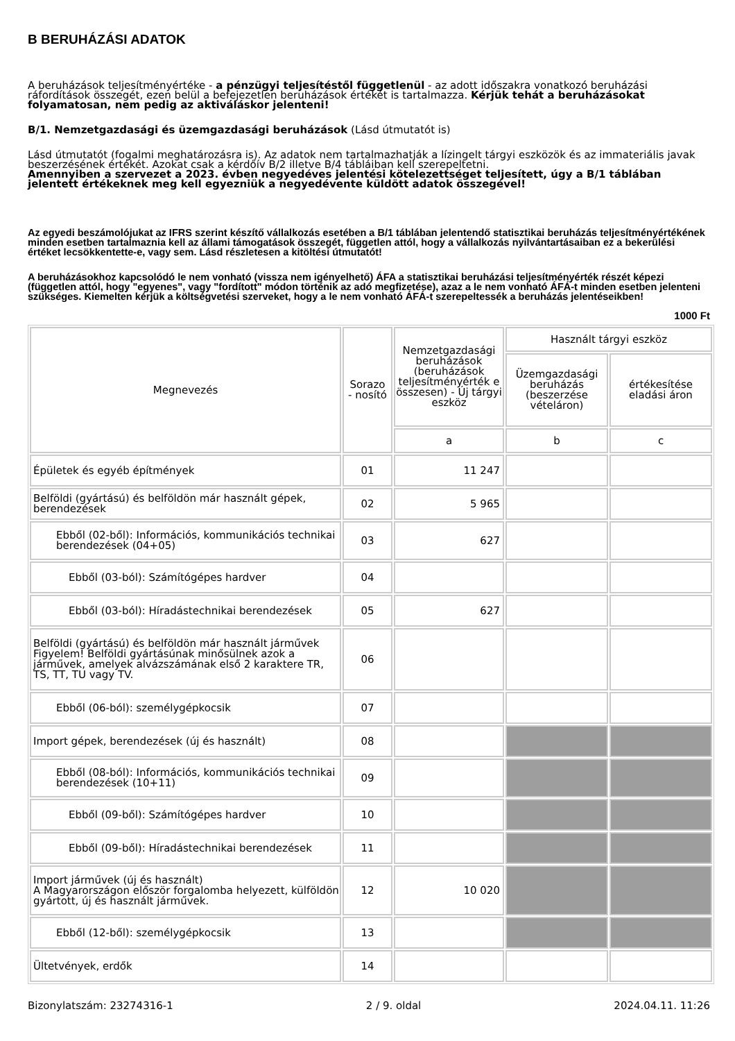B BERUHÁZÁSI ADATOK
A beruházások teljesítményértéke - a pénzügyi teljesítéstől függetlenül - az adott időszakra vonatkozó beruházási ráfordítások összegét, ezen belül a befejezetlen beruházások értékét is tartalmazza. Kérjük tehát a beruházásokat folyamatosan, nem pedig az aktiváláskor jelenteni!
B/1. Nemzetgazdasági és üzemgazdasági beruházások (Lásd útmutatót is)
Lásd útmutatót (fogalmi meghatározásra is). Az adatok nem tartalmazhatják a lízingelt tárgyi eszközök és az immateriális javak beszerzésének értékét. Azokat csak a kérdőív B/2 illetve B/4 tábláiban kell szerepeltetni.
Amennyiben a szervezet a 2023. évben negyedéves jelentési kötelezettséget teljesített, úgy a B/1 táblában jelentett értékeknek meg kell egyezniük a negyedévente küldött adatok összegével!
Az egyedi beszámolójukat az IFRS szerint készítő vállalkozás esetében a B/1 táblában jelentendő statisztikai beruházás teljesítményértékének minden esetben tartalmaznia kell az állami támogatások összegét, független attól, hogy a vállalkozás nyilvántartásaiban ez a bekerülési értéket lecsökkentette-e, vagy sem. Lásd részletesen a kitöltési útmutatót!
A beruházásokhoz kapcsolódó le nem vonható (vissza nem igényelhető) ÁFA a statisztikai beruházási teljesítményérték részét képezi (független attól, hogy "egyenes", vagy "fordított" módon történik az adó megfizetése), azaz a le nem vonható ÁFÁ-t minden esetben jelenteni szükséges. Kiemelten kérjük a költségvetési szerveket, hogy a le nem vonható ÁFÁ-t szerepeltessék a beruházás jelentéseikben!
1000 Ft
| Megnevezés | Sorazo - nosító | Nemzetgazdasági beruházások (beruházások teljesítményérték e összesen) - Új tárgyi eszköz | Használt tárgyi eszköz | |
| --- | --- | --- | --- | --- |
| | | | Üzemgazdasági beruházás (beszerzése vételáron) | értékesítése eladási áron |
| | | a | b | c |
| Épületek és egyéb építmények | 01 | 11 247 | | |
| Belföldi (gyártású) és belföldön már használt gépek, berendezések | 02 | 5 965 | | |
| Ebből (02-ből): Információs, kommunikációs technikai berendezések (04+05) | 03 | 627 | | |
| Ebből (03-ból): Számítógépes hardver | 04 | | | |
| Ebből (03-ból): Híradástechnikai berendezések | 05 | 627 | | |
| Belföldi (gyártású) és belföldön már használt járművek Figyelem! Belföldi gyártásúnak minősülnek azok a járművek, amelyek alvázszámának első 2 karaktere TR, TS, TT, TU vagy TV. | 06 | | | |
| Ebből (06-ból): személygépkocsik | 07 | | | |
| Import gépek, berendezések (új és használt) | 08 | | | |
| Ebből (08-ból): Információs, kommunikációs technikai berendezések (10+11) | 09 | | | |
| Ebből (09-ből): Számítógépes hardver | 10 | | | |
| Ebből (09-ből): Híradástechnikai berendezések | 11 | | | |
| Import járművek (új és használt) A Magyarországon először forgalomba helyezett, külföldön gyártott, új és használt járművek. | 12 | 10 020 | | |
| Ebből (12-ből): személygépkocsik | 13 | | | |
| Ültetvények, erdők | 14 | | | |
Bizonylatszám: 23274316-1 2 / 9. oldal 2024.04.11. 11:26